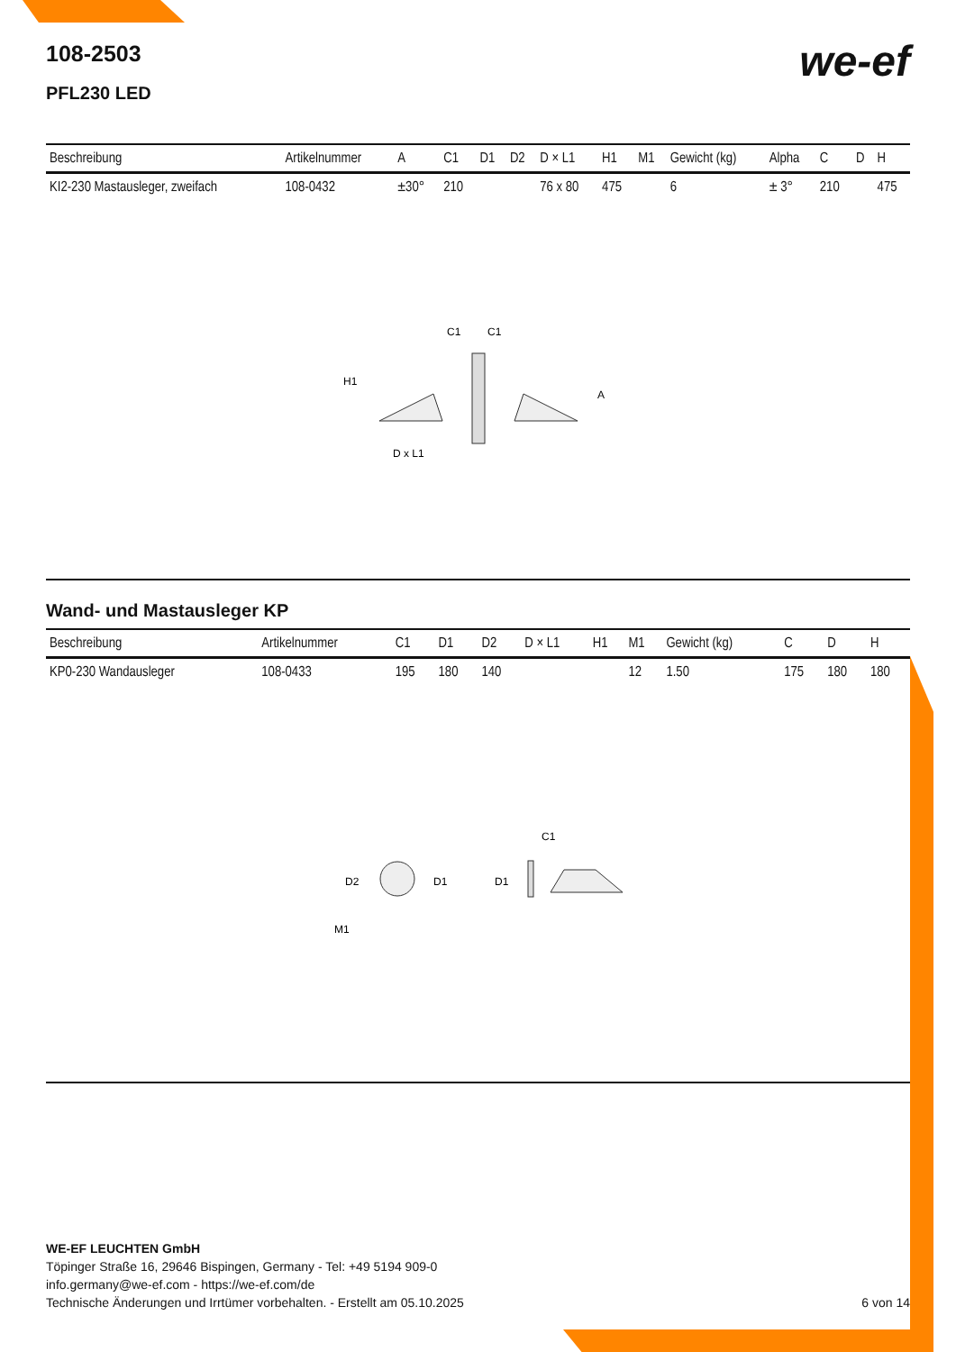we-ef
108-2503
PFL230 LED
| Beschreibung | Artikelnummer | A | C1 | D1 | D2 | D × L1 | H1 | M1 | Gewicht (kg) | Alpha | C | D | H |
| --- | --- | --- | --- | --- | --- | --- | --- | --- | --- | --- | --- | --- | --- |
| KI2-230 Mastausleger, zweifach | 108-0432 | ±30° | 210 | | | 76 x 80 | 475 | | 6 | ± 3° | 210 | | 475 |
C1
C1
H1
A
D x L1
Wand- und Mastausleger KP
| Beschreibung | Artikelnummer | C1 | D1 | D2 | D × L1 | H1 | M1 | Gewicht (kg) | C | D | H |
| --- | --- | --- | --- | --- | --- | --- | --- | --- | --- | --- | --- |
| KP0-230 Wandausleger | 108-0433 | 195 | 180 | 140 | | | 12 | 1.50 | 175 | 180 | 180 |
D2
D1
M1
D1
C1
WE-EF LEUCHTEN GmbH
Töpinger Straße 16, 29646 Bispingen, Germany - Tel: +49 5194 909-0
info.germany@we-ef.com - https://we-ef.com/de
Technische Änderungen und Irrtümer vorbehalten. - Erstellt am 05.10.2025 6 von 14